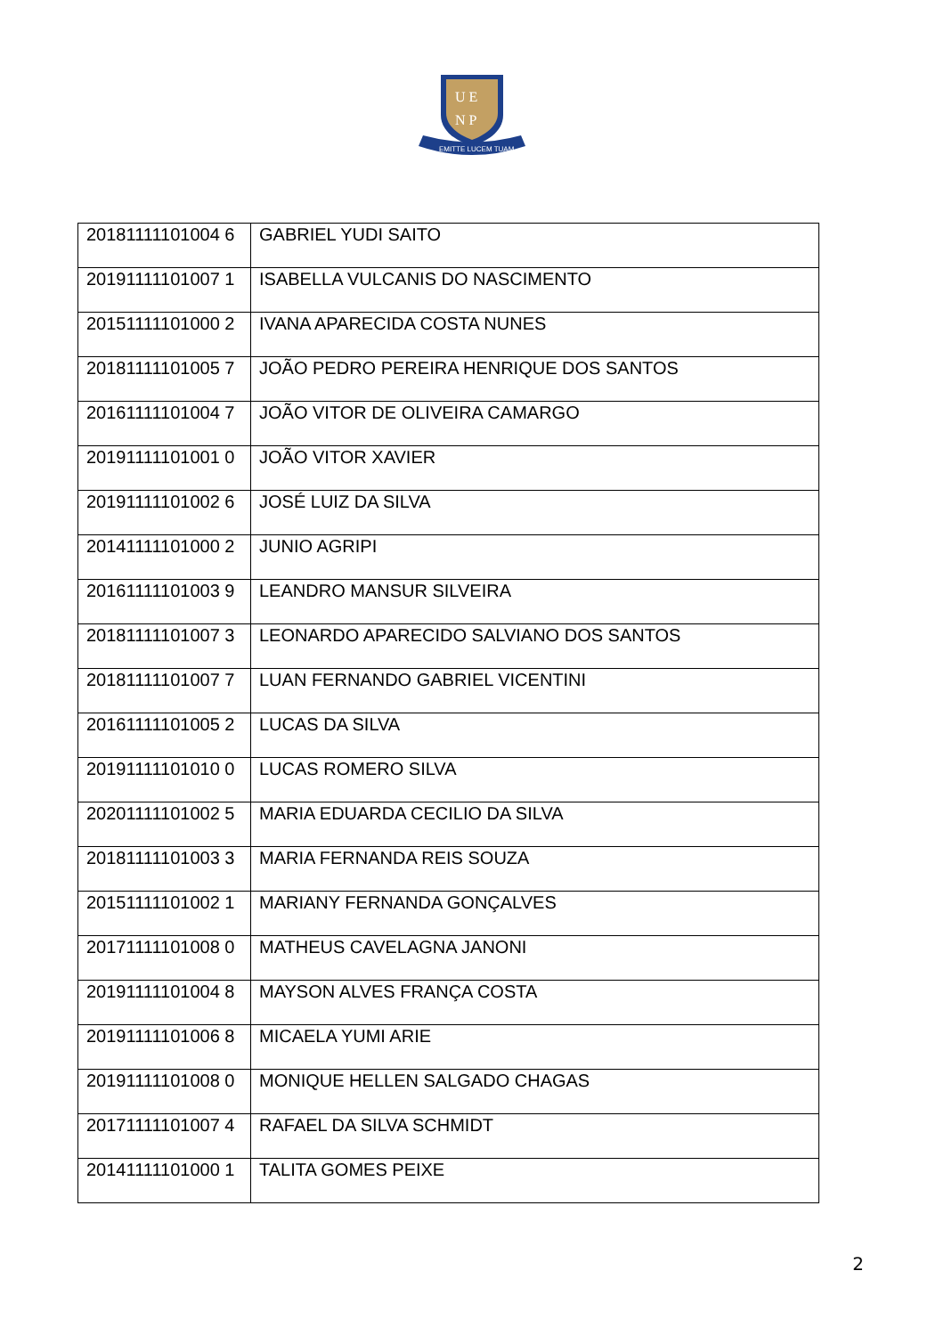U E
N P
EMITTE LUCEM TUAM
| 20181111101004 6 | GABRIEL YUDI SAITO |
| 20191111101007 1 | ISABELLA VULCANIS DO NASCIMENTO |
| 20151111101000 2 | IVANA APARECIDA COSTA NUNES |
| 20181111101005 7 | JOÃO PEDRO PEREIRA HENRIQUE DOS SANTOS |
| 20161111101004 7 | JOÃO VITOR DE OLIVEIRA CAMARGO |
| 20191111101001 0 | JOÃO VITOR XAVIER |
| 20191111101002 6 | JOSÉ LUIZ DA SILVA |
| 20141111101000 2 | JUNIO AGRIPI |
| 20161111101003 9 | LEANDRO MANSUR SILVEIRA |
| 20181111101007 3 | LEONARDO APARECIDO SALVIANO DOS SANTOS |
| 20181111101007 7 | LUAN FERNANDO GABRIEL VICENTINI |
| 20161111101005 2 | LUCAS DA SILVA |
| 20191111101010 0 | LUCAS ROMERO SILVA |
| 20201111101002 5 | MARIA EDUARDA CECILIO DA SILVA |
| 20181111101003 3 | MARIA FERNANDA REIS SOUZA |
| 20151111101002 1 | MARIANY FERNANDA GONÇALVES |
| 20171111101008 0 | MATHEUS CAVELAGNA JANONI |
| 20191111101004 8 | MAYSON ALVES FRANÇA COSTA |
| 20191111101006 8 | MICAELA YUMI ARIE |
| 20191111101008 0 | MONIQUE HELLEN SALGADO CHAGAS |
| 20171111101007 4 | RAFAEL DA SILVA SCHMIDT |
| 20141111101000 1 | TALITA GOMES PEIXE |
2